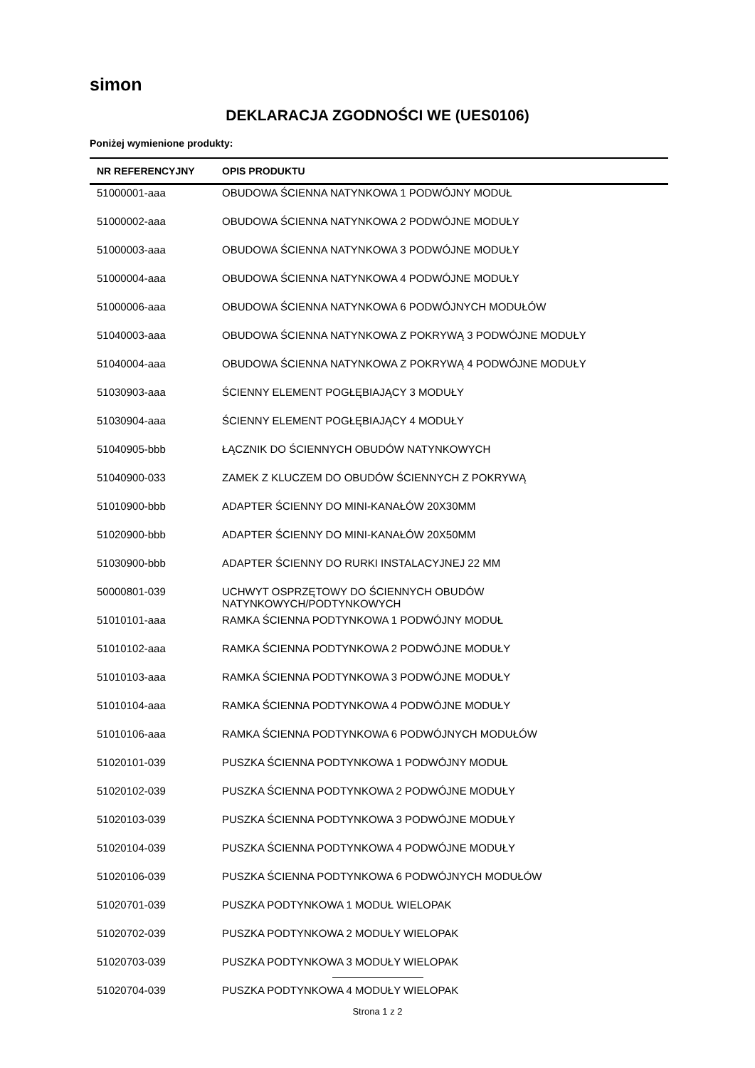simon
DEKLARACJA ZGODNOŚCI WE (UES0106)
Poniżej wymienione produkty:
| NR REFERENCYJNY | OPIS PRODUKTU |
| --- | --- |
| 51000001-aaa | OBUDOWA ŚCIENNA NATYNKOWA 1 PODWÓJNY MODUŁ |
| 51000002-aaa | OBUDOWA ŚCIENNA NATYNKOWA 2 PODWÓJNE MODUŁY |
| 51000003-aaa | OBUDOWA ŚCIENNA NATYNKOWA 3 PODWÓJNE MODUŁY |
| 51000004-aaa | OBUDOWA ŚCIENNA NATYNKOWA 4 PODWÓJNE MODUŁY |
| 51000006-aaa | OBUDOWA ŚCIENNA NATYNKOWA 6 PODWÓJNYCH MODUŁÓW |
| 51040003-aaa | OBUDOWA ŚCIENNA NATYNKOWA Z POKRYWĄ 3 PODWÓJNE MODUŁY |
| 51040004-aaa | OBUDOWA ŚCIENNA NATYNKOWA Z POKRYWĄ 4 PODWÓJNE MODUŁY |
| 51030903-aaa | ŚCIENNY ELEMENT POGŁĘBIAJĄCY 3 MODUŁY |
| 51030904-aaa | ŚCIENNY ELEMENT POGŁĘBIAJĄCY 4 MODUŁY |
| 51040905-bbb | ŁĄCZNIK DO ŚCIENNYCH OBUDÓW NATYNKOWYCH |
| 51040900-033 | ZAMEK Z KLUCZEM DO OBUDÓW ŚCIENNYCH Z POKRYWĄ |
| 51010900-bbb | ADAPTER ŚCIENNY DO MINI-KANAŁÓW 20X30MM |
| 51020900-bbb | ADAPTER ŚCIENNY DO MINI-KANAŁÓW 20X50MM |
| 51030900-bbb | ADAPTER ŚCIENNY DO RURKI INSTALACYJNEJ 22 MM |
| 50000801-039 | UCHWYT OSPRZĘTOWY DO ŚCIENNYCH OBUDÓW NATYNKOWYCH/PODTYNKOWYCH |
| 51010101-aaa | RAMKA ŚCIENNA PODTYNKOWA 1 PODWÓJNY MODUŁ |
| 51010102-aaa | RAMKA ŚCIENNA PODTYNKOWA 2 PODWÓJNE MODUŁY |
| 51010103-aaa | RAMKA ŚCIENNA PODTYNKOWA 3 PODWÓJNE MODUŁY |
| 51010104-aaa | RAMKA ŚCIENNA PODTYNKOWA 4 PODWÓJNE MODUŁY |
| 51010106-aaa | RAMKA ŚCIENNA PODTYNKOWA 6 PODWÓJNYCH MODUŁÓW |
| 51020101-039 | PUSZKA ŚCIENNA PODTYNKOWA 1 PODWÓJNY MODUŁ |
| 51020102-039 | PUSZKA ŚCIENNA PODTYNKOWA 2 PODWÓJNE MODUŁY |
| 51020103-039 | PUSZKA ŚCIENNA PODTYNKOWA 3 PODWÓJNE MODUŁY |
| 51020104-039 | PUSZKA ŚCIENNA PODTYNKOWA 4 PODWÓJNE MODUŁY |
| 51020106-039 | PUSZKA ŚCIENNA PODTYNKOWA 6 PODWÓJNYCH MODUŁÓW |
| 51020701-039 | PUSZKA PODTYNKOWA 1 MODUŁ WIELOPAK |
| 51020702-039 | PUSZKA PODTYNKOWA 2 MODUŁY WIELOPAK |
| 51020703-039 | PUSZKA PODTYNKOWA 3 MODUŁY WIELOPAK |
| 51020704-039 | PUSZKA PODTYNKOWA 4 MODUŁY WIELOPAK |
Strona 1 z 2